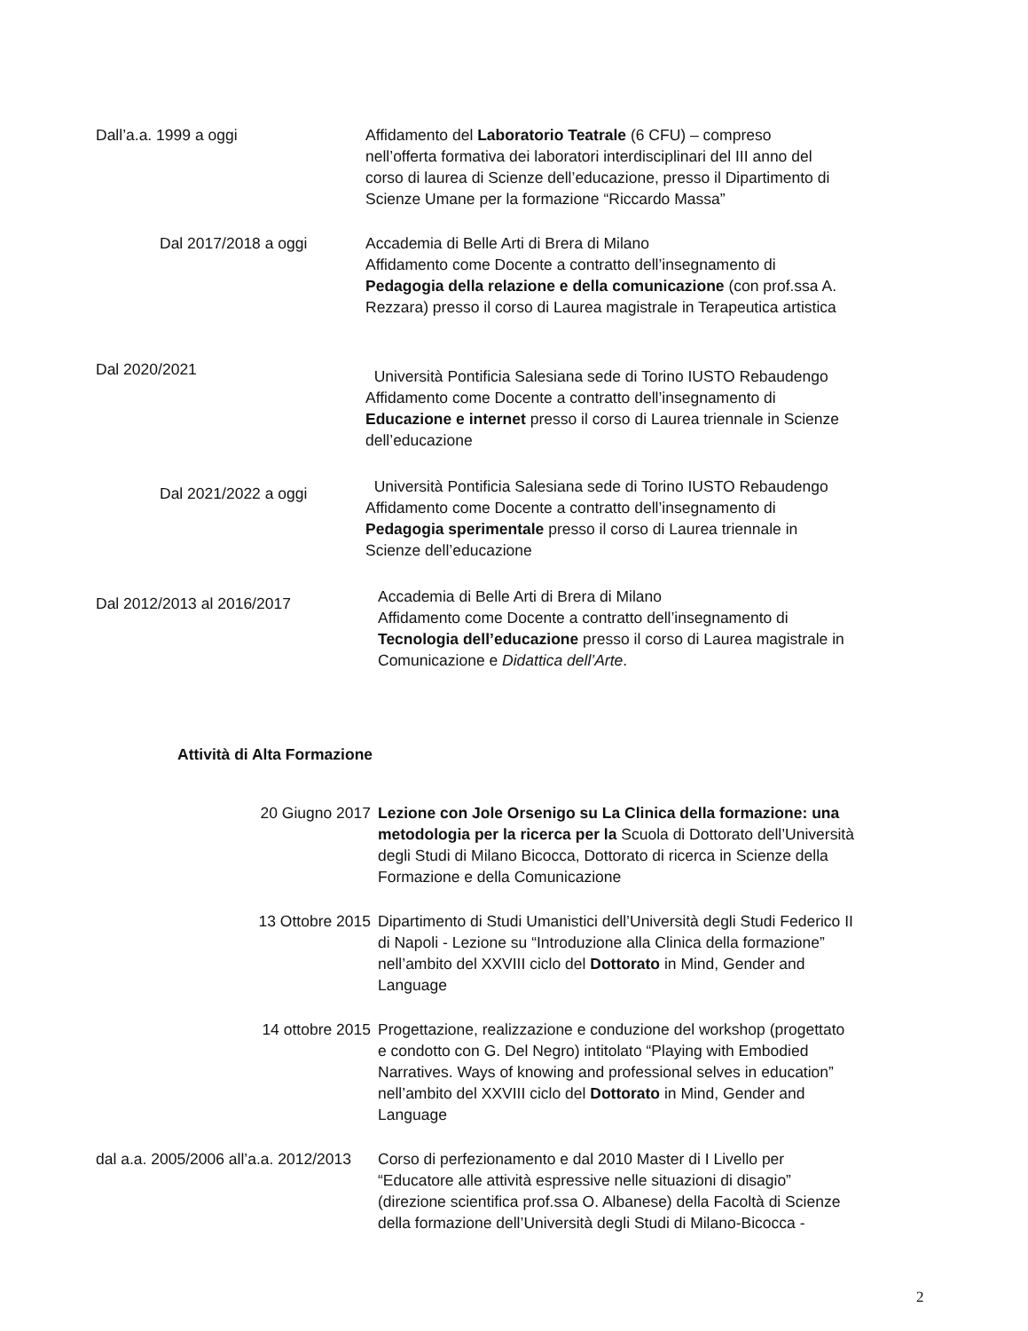Dall’a.a. 1999 a oggi Affidamento del Laboratorio Teatrale (6 CFU) – compreso nell’offerta formativa dei laboratori interdisciplinari del III anno del corso di laurea di Scienze dell’educazione, presso il Dipartimento di Scienze Umane per la formazione “Riccardo Massa”
Dal 2017/2018 a oggi Accademia di Belle Arti di Brera di Milano
Affidamento come Docente a contratto dell’insegnamento di Pedagogia della relazione e della comunicazione (con prof.ssa A. Rezzara) presso il corso di Laurea magistrale in Terapeutica artistica
Dal 2020/2021
Università Pontificia Salesiana sede di Torino IUSTO Rebaudengo
Affidamento come Docente a contratto dell’insegnamento di Educazione e internet presso il corso di Laurea triennale in Scienze dell’educazione
Dal 2021/2022 a oggi
Università Pontificia Salesiana sede di Torino IUSTO Rebaudengo
Affidamento come Docente a contratto dell’insegnamento di Pedagogia sperimentale presso il corso di Laurea triennale in Scienze dell’educazione
Dal 2012/2013 al 2016/2017
Accademia di Belle Arti di Brera di Milano
Affidamento come Docente a contratto dell’insegnamento di Tecnologia dell’educazione presso il corso di Laurea magistrale in Comunicazione e Didattica dell’Arte.
Attività di Alta Formazione
20 Giugno 2017 Lezione con Jole Orsenigo su La Clinica della formazione: una metodologia per la ricerca per la Scuola di Dottorato dell’Università degli Studi di Milano Bicocca, Dottorato di ricerca in Scienze della Formazione e della Comunicazione
13 Ottobre 2015 Dipartimento di Studi Umanistici dell’Università degli Studi Federico II di Napoli - Lezione su “Introduzione alla Clinica della formazione” nell’ambito del XXVIII ciclo del Dottorato in Mind, Gender and Language
14 ottobre 2015 Progettazione, realizzazione e conduzione del workshop (progettato e condotto con G. Del Negro) intitolato “Playing with Embodied Narratives. Ways of knowing and professional selves in education” nell’ambito del XXVIII ciclo del Dottorato in Mind, Gender and Language
dal a.a. 2005/2006 all’a.a. 2012/2013
Corso di perfezionamento e dal 2010 Master di I Livello per “Educatore alle attività espressive nelle situazioni di disagio” (direzione scientifica prof.ssa O. Albanese) della Facoltà di Scienze della formazione dell’Università degli Studi di Milano-Bicocca -
2